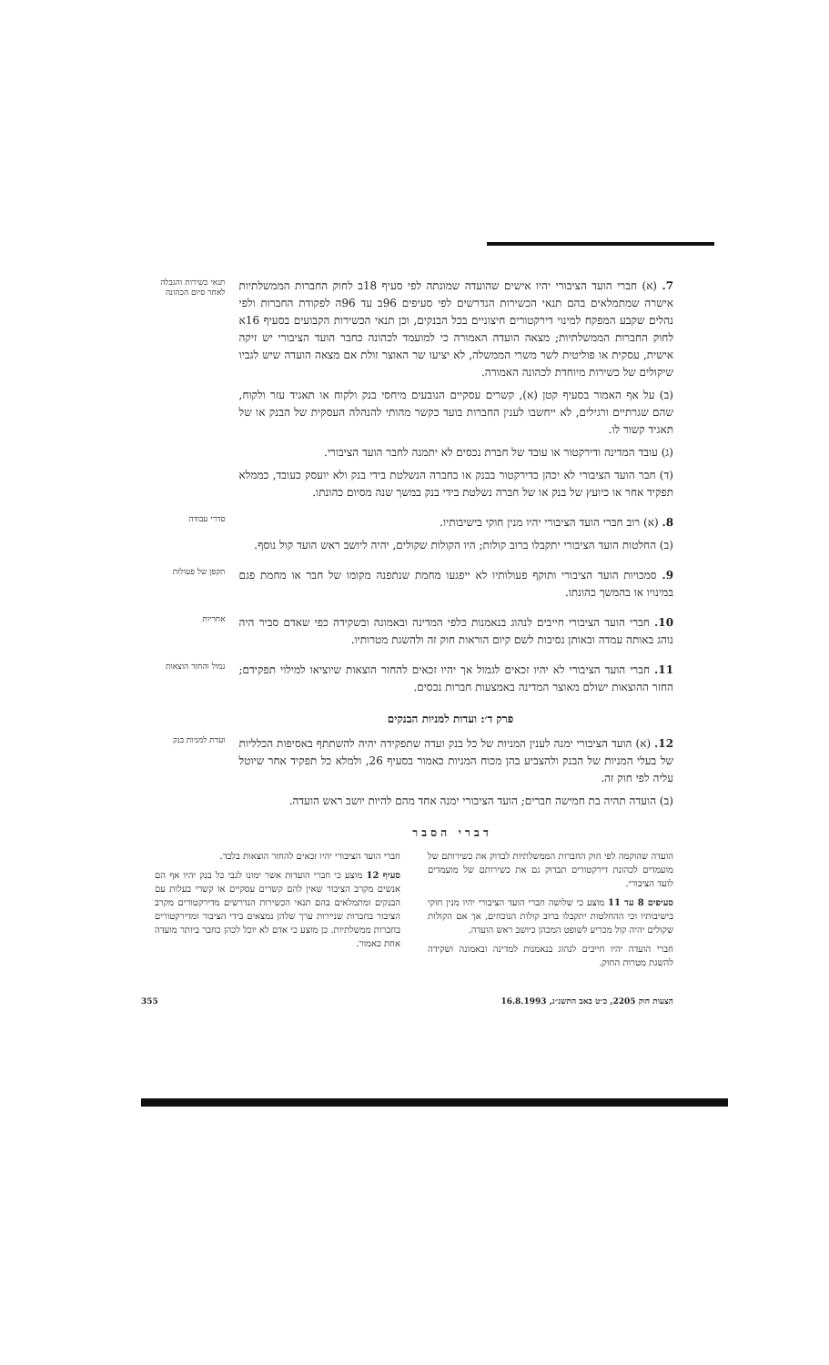7. (א) חברי הועד הציבורי יהיו אישים שהועדה שמונתה לפי סעיף 18ב לחוק החברות הממשלתיות אישרה שמתמלאים בהם תנאי הכשירות הנדרשים לפי סעיפים 96ב עד 96ה לפקודת החברות ולפי נהלים שקבע המפקח למינוי דירקטורים חיצוניים בכל הבנקים, וכן תנאי הכשירות הקבועים בסעיף 16א לחוק החברות הממשלתיות; מצאה הועדה האמורה כי למועמד לכהונה כחבר הועד הציבורי יש זיקה אישית, עסקית או פוליטית לשר משרי הממשלה, לא יציעו שר האוצר זולת אם מצאה הועדה שיש לגביו שיקולים של כשירות מיוחדת לכהונה האמורה.
(ב) על אף האמור בסעיף קטן (א), קשרים עסקיים הנובעים מיחסי בנק ולקוח או תאגיד עזר ולקוח, שהם שגרתיים ורגילים, לא ייחשבו לענין החברות בועד כקשר מהותי להנהלה העסקית של הבנק או של תאגיד קשור לו.
(ג) עובד המדינה ודירקטור או עובד של חברת נכסים לא יתמנה לחבר הועד הציבורי.
(ד) חבר הועד הציבורי לא יכהן כדירקטור בבנק או בחברה הנשלטת בידי בנק ולא יועסק כעובד, כממלא תפקיד אחר או כיועץ של בנק או של חברה נשלטת בידי בנק במשך שנה מסיום כהונתו.
תנאי כשירות והגבלה לאחר סיום הכהונה
8. (א) רוב חברי הועד הציבורי יהיו מנין חוקי בישיבותיו.
(ב) החלטות הועד הציבורי יתקבלו ברוב קולות; היו הקולות שקולים, יהיה ליושב ראש הועד קול נוסף.
סדרי עבודה
9. סמכויות הועד הציבורי ותוקף פעולותיו לא ייפגעו מחמת שנתפנה מקומו של חבר או מחמת פגם במינויו או בהמשך כהונתו.
תקפן של פעולות
10. חברי הועד הציבורי חייבים לנהוג בנאמנות כלפי המדינה ובאמונה ובשקידה כפי שאדם סביר היה נוהג באותה עמדה ובאותן נסיבות לשם קיום הוראות חוק זה ולהשגת מטרותיו.
אחריות
11. חברי הועד הציבורי לא יהיו זכאים לגמול אך יהיו זכאים להחזר הוצאות שיוציאו למילוי תפקידם; החזר ההוצאות ישולם מאוצר המדינה באמצעות חברות נכסים.
גמול והחזר הוצאות
פרק ד׳: ועדות למניות הבנקים
12. (א) הועד הציבורי ימנה לענין המניות של כל בנק ועדה שתפקידה יהיה להשתתף באסיפות הכלליות של בעלי המניות של הבנק ולהצביע בהן מכוח המניות כאמור בסעיף 26, ולמלא כל תפקיד אחר שיוטל עליה לפי חוק זה.
(ב) הועדה תהיה בת חמישה חברים; הועד הציבורי ימנה אחד מהם להיות יושב ראש הועדה.
ועדת למניות בנק
ד ב ר י ה ס ב ר
הועדה שהוקמה לפי חוק החברות הממשלתיות לבדוק את כשירותם של מועמדים לכהונת דירקטורים תבדוק גם את כשירותם של מועמדים לועד הציבורי.
סעיפים 8 עד 11 מוצע כי שלושה חברי הועד הציבורי יהיו מנין חוקי בישיבותיו וכי ההחלטות יתקבלו ברוב קולות הנוכחים, אך אם הקולות שקולים יהיה קול מכריע לשופט המכהן כיושב ראש הועדה.
חברי הועדה יהיו חייבים לנהוג בנאמנות למדינה ובאמונה ושקידה להשגת מטרות החוק.
חברי הועד הציבורי יהיו זכאים להחזר הוצאות בלבד.
סעיף 12 מוצע כי חברי הועדות אשר ימונו לגבי כל בנק יהיו אף הם אנשים מקרב הציבור שאין להם קשרים עסקיים או קשרי בעלות עם הבנקים ומתמלאים בהם תנאי הכשירות הנדרשים מדירקטורים מקרב הציבור בחברות שניירות ערך שלהן נמצאים בידי הציבור ומדירקטורים בחברות ממשלתיות. כן מוצע כי אדם לא יוכל לכהן כחבר ביותר מועדה אחת כאמור.
הצעות חוק 2205, כ״ט באב התשנ״ג, 16.8.1993 355